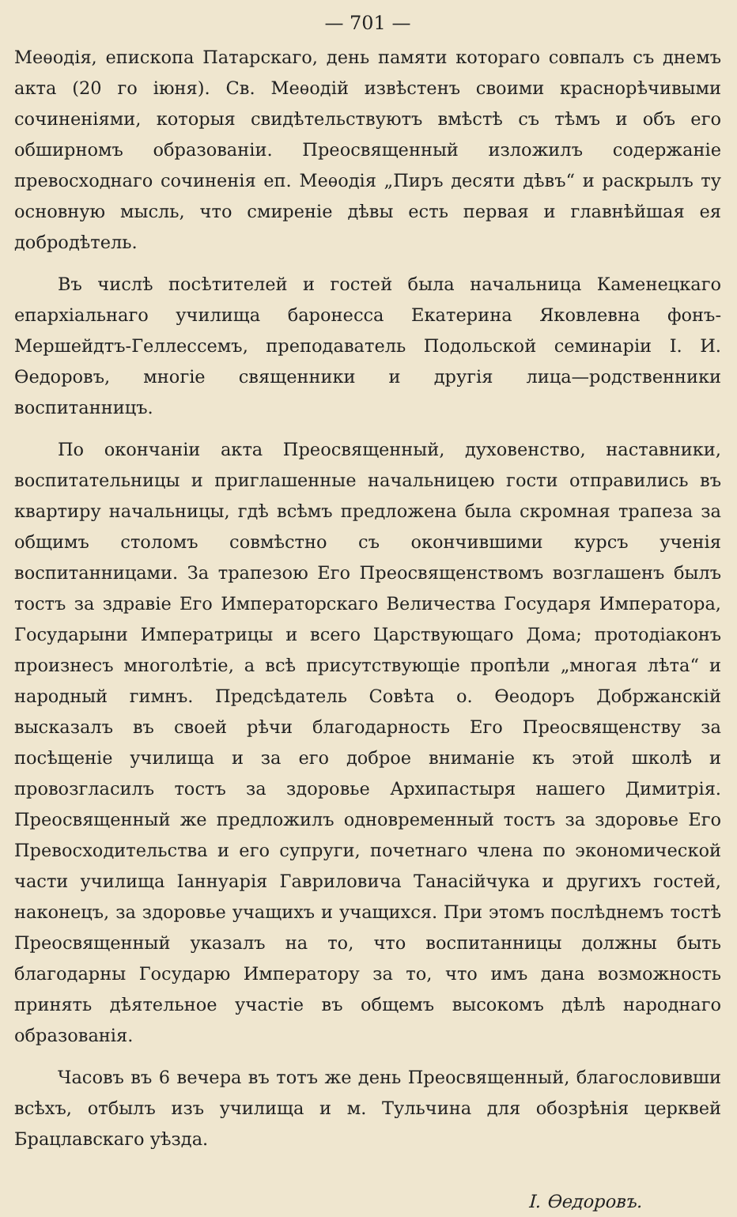— 701 —
Меѳодія, епископа Патарскаго, день памяти котораго совпалъ съ днемъ акта (20 го іюня). Св. Меѳодій извѣстенъ своими краснорѣчивыми сочиненіями, которыя свидѣтельствуютъ вмѣстѣ съ тѣмъ и объ его обширномъ образованіи. Преосвященный изложилъ содержаніе превосходнаго сочиненія еп. Меѳодія „Пиръ десяти дѣвъ“ и раскрылъ ту основную мысль, что смиреніе дѣвы есть первая и главнѣйшая ея добродѣтель.
Въ числѣ посѣтителей и гостей была начальница Каменецкаго епархіальнаго училища баронесса Екатерина Яковлевна фонъ-Мершейдтъ-Геллессемъ, преподаватель Подольской семинаріи І. И. Ѳедоровъ, многіе священники и другія лица—родственники воспитанницъ.
По окончаніи акта Преосвященный, духовенство, наставники, воспитательницы и приглашенные начальницею гости отправились въ квартиру начальницы, гдѣ всѣмъ предложена была скромная трапеза за общимъ столомъ совмѣстно съ окончившими курсъ ученія воспитанницами. За трапезою Его Преосвященствомъ возглашенъ былъ тостъ за здравіе Его Императорскаго Величества Государя Императора, Государыни Императрицы и всего Царствующаго Дома; протодіаконъ произнесъ многолѣтіе, а всѣ присутствующіе пропѣли „многая лѣта“ и народный гимнъ. Предсѣдатель Совѣта о. Ѳеодоръ Добржанскій высказалъ въ своей рѣчи благодарность Его Преосвященству за посѣщеніе училища и за его доброе вниманіе къ этой школѣ и провозгласилъ тостъ за здоровье Архипастыря нашего Димитрія. Преосвященный же предложилъ одновременный тостъ за здоровье Его Превосходительства и его супруги, почетнаго члена по экономической части училища Іаннуарія Гавриловича Танасійчука и другихъ гостей, наконецъ, за здоровье учащихъ и учащихся. При этомъ послѣднемъ тостѣ Преосвященный указалъ на то, что воспитанницы должны быть благодарны Государю Императору за то, что имъ дана возможность принять дѣятельное участіе въ общемъ высокомъ дѣлѣ народнаго образованія.
Часовъ въ 6 вечера въ тотъ же день Преосвященный, благословивши всѣхъ, отбылъ изъ училища и м. Тульчина для обозрѣнія церквей Брацлавскаго уѣзда.
І. Ѳедоровъ.